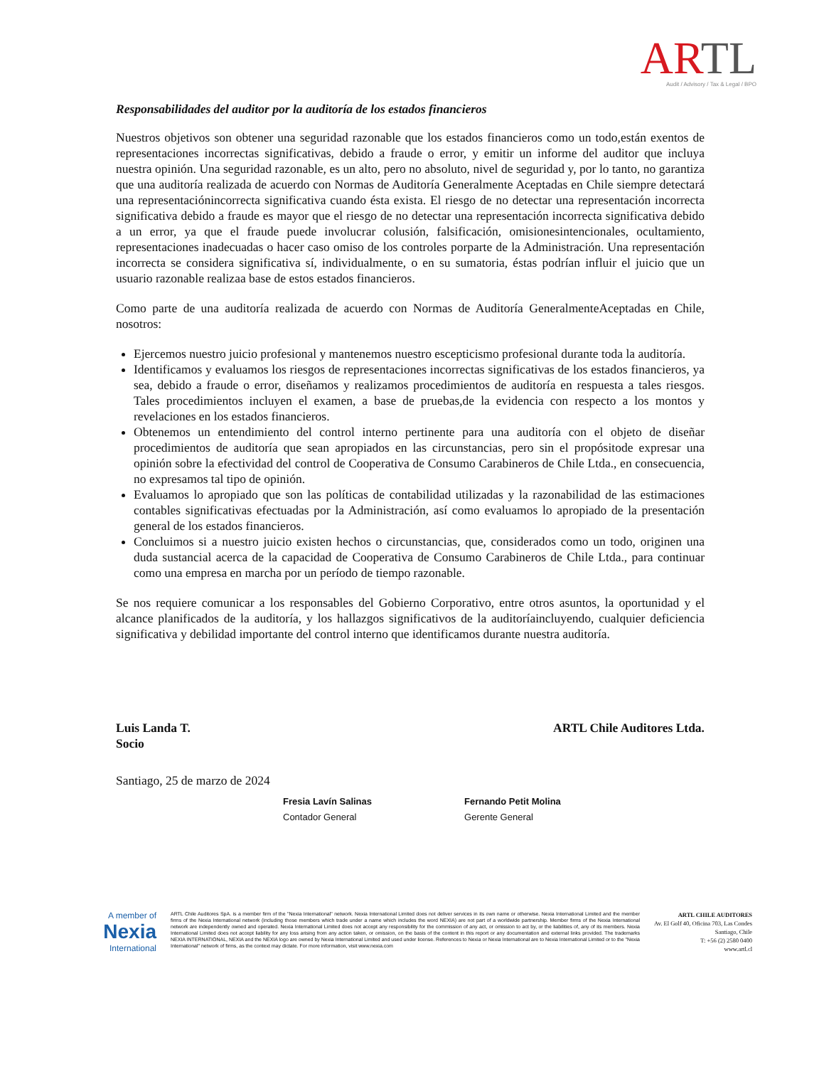AR TL
Audit / Advisory / Tax & Legal / BPO
Responsabilidades del auditor por la auditoría de los estados financieros
Nuestros objetivos son obtener una seguridad razonable que los estados financieros como un todo,están exentos de representaciones incorrectas significativas, debido a fraude o error, y emitir un informe del auditor que incluya nuestra opinión. Una seguridad razonable, es un alto, pero no absoluto, nivel de seguridad y, por lo tanto, no garantiza que una auditoría realizada de acuerdo con Normas de Auditoría Generalmente Aceptadas en Chile siempre detectará una representaciónincorrecta significativa cuando ésta exista. El riesgo de no detectar una representación incorrecta significativa debido a fraude es mayor que el riesgo de no detectar una representación incorrecta significativa debido a un error, ya que el fraude puede involucrar colusión, falsificación, omisionesintencionales, ocultamiento, representaciones inadecuadas o hacer caso omiso de los controles porparte de la Administración. Una representación incorrecta se considera significativa sí, individualmente, o en su sumatoria, éstas podrían influir el juicio que un usuario razonable realizaa base de estos estados financieros.
Como parte de una auditoría realizada de acuerdo con Normas de Auditoría GeneralmenteAceptadas en Chile, nosotros:
Ejercemos nuestro juicio profesional y mantenemos nuestro escepticismo profesional durante toda la auditoría.
Identificamos y evaluamos los riesgos de representaciones incorrectas significativas de los estados financieros, ya sea, debido a fraude o error, diseñamos y realizamos procedimientos de auditoría en respuesta a tales riesgos. Tales procedimientos incluyen el examen, a base de pruebas,de la evidencia con respecto a los montos y revelaciones en los estados financieros.
Obtenemos un entendimiento del control interno pertinente para una auditoría con el objeto de diseñar procedimientos de auditoría que sean apropiados en las circunstancias, pero sin el propósitode expresar una opinión sobre la efectividad del control de Cooperativa de Consumo Carabineros de Chile Ltda., en consecuencia, no expresamos tal tipo de opinión.
Evaluamos lo apropiado que son las políticas de contabilidad utilizadas y la razonabilidad de las estimaciones contables significativas efectuadas por la Administración, así como evaluamos lo apropiado de la presentación general de los estados financieros.
Concluimos si a nuestro juicio existen hechos o circunstancias, que, considerados como un todo, originen una duda sustancial acerca de la capacidad de Cooperativa de Consumo Carabineros de Chile Ltda., para continuar como una empresa en marcha por un período de tiempo razonable.
Se nos requiere comunicar a los responsables del Gobierno Corporativo, entre otros asuntos, la oportunidad y el alcance planificados de la auditoría, y los hallazgos significativos de la auditoríaincluyendo, cualquier deficiencia significativa y debilidad importante del control interno que identificamos durante nuestra auditoría.
Luis Landa T.
Socio
ARTL Chile Auditores Ltda.
Santiago, 25 de marzo de 2024
Fresia Lavín Salinas
Contador General
Fernando Petit Molina
Gerente General
A member of
Nexia
International
ARTL Chile Auditores SpA. is a member firm of the "Nexia International" network. Nexia International Limited does not deliver services in its own name or otherwise. Nexia International Limited and the member firms of the Nexia International network (including those members which trade under a name which includes the word NEXIA) are not part of a worldwide partnership. Member firms of the Nexia International network are independently owned and operated. Nexia International Limited does not accept any responsibility for the commission of any act, or omission to act by, or the liabilities of, any of its members. Nexia International Limited does not accept liability for any loss arising from any action taken, or omission, on the basis of the content in this report or any documentation and external links provided. The trademarks NEXIA INTERNATIONAL, NEXIA and the NEXIA logo are owned by Nexia International Limited and used under license. References to Nexia or Nexia International are to Nexia International Limited or to the "Nexia International" network of firms, as the context may dictate. For more information, visit www.nexia.com
ARTL CHILE AUDITORES
Av. El Golf 40, Oficina 703, Las Condes
Santiago, Chile
T: +56 (2) 2580 0400
www.artl.cl